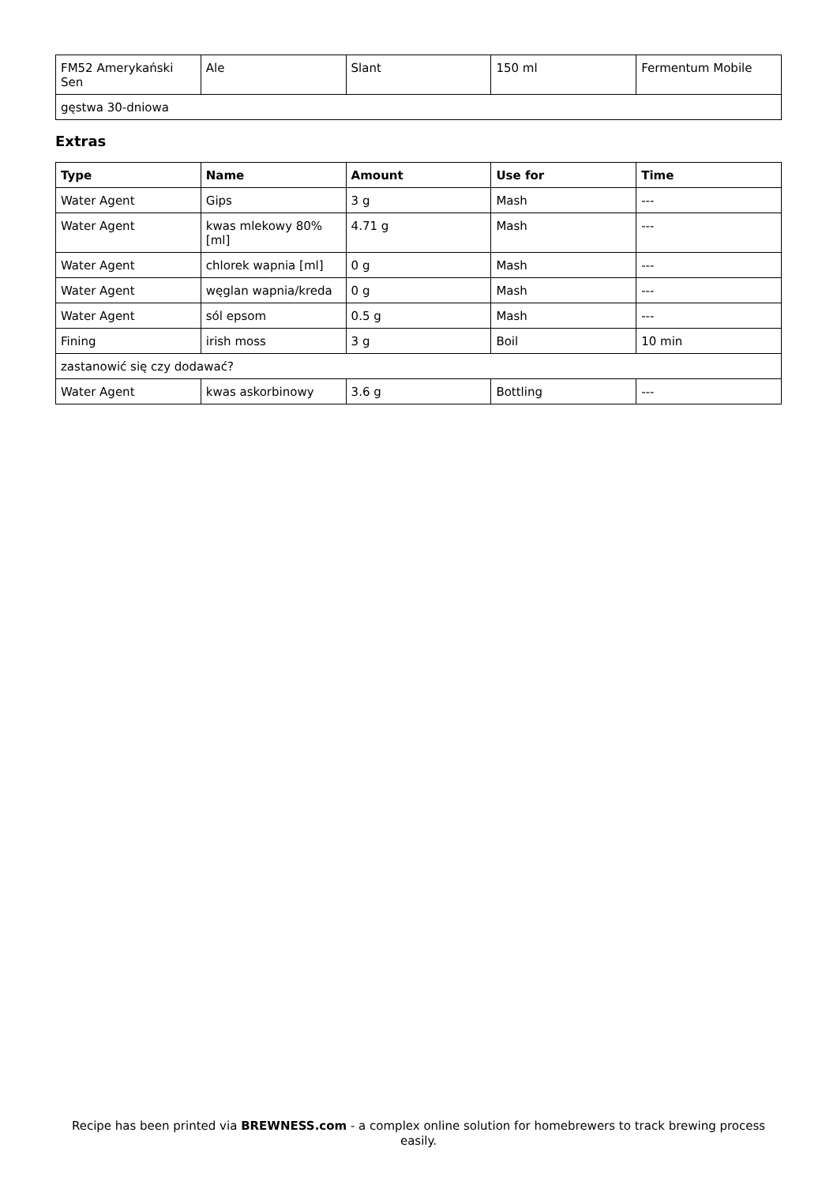| FM52 Amerykański Sen | Ale | Slant | 150 ml | Fermentum Mobile |
| gęstwa 30-dniowa | | | | |
Extras
| Type | Name | Amount | Use for | Time |
| --- | --- | --- | --- | --- |
| Water Agent | Gips | 3 g | Mash | --- |
| Water Agent | kwas mlekowy 80% [ml] | 4.71 g | Mash | --- |
| Water Agent | chlorek wapnia [ml] | 0 g | Mash | --- |
| Water Agent | węglan wapnia/kreda | 0 g | Mash | --- |
| Water Agent | sól epsom | 0.5 g | Mash | --- |
| Fining | irish moss | 3 g | Boil | 10 min |
| zastanowić się czy dodawać? | | | | |
| Water Agent | kwas askorbinowy | 3.6 g | Bottling | --- |
Recipe has been printed via BREWNESS.com - a complex online solution for homebrewers to track brewing process easily.